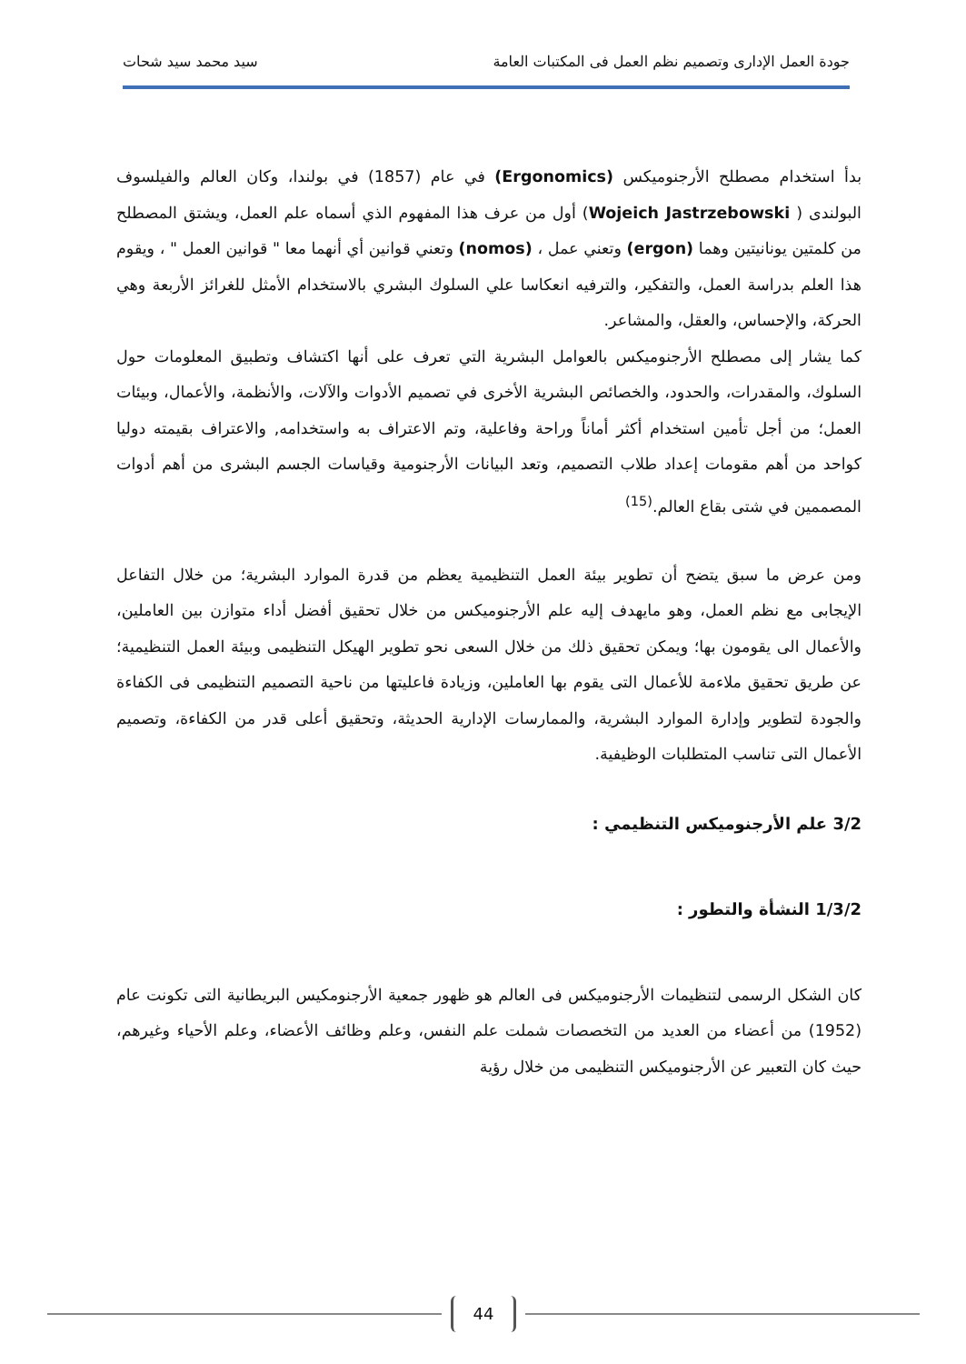جودة العمل الإدارى وتصميم نظم العمل فى المكتبات العامة سيد محمد سيد شحات
بدأ استخدام مصطلح الأرجنوميكس (Ergonomics) في عام (1857) في بولندا، وكان العالم والفيلسوف البولندى ( Wojeich Jastrzebowski) أول من عرف هذا المفهوم الذي أسماه علم العمل، ويشتق المصطلح من كلمتين يونانيتين وهما (ergon) وتعني عمل ، (nomos) وتعني قوانين أي أنهما معا " قوانين العمل " ، ويقوم هذا العلم بدراسة العمل، والتفكير، والترفيه انعكاسا علي السلوك البشري بالاستخدام الأمثل للغرائز الأربعة وهي الحركة، والإحساس، والعقل، والمشاعر.
كما يشار إلى مصطلح الأرجنوميكس بالعوامل البشرية التي تعرف على أنها اكتشاف وتطبيق المعلومات حول السلوك، والمقدرات، والحدود، والخصائص البشرية الأخرى في تصميم الأدوات والآلات، والأنظمة، والأعمال، وبيئات العمل؛ من أجل تأمين استخدام أكثر أماناً وراحة وفاعلية، وتم الاعتراف به واستخدامه, والاعتراف بقيمته دوليا كواحد من أهم مقومات إعداد طلاب التصميم، وتعد البيانات الأرجنومية وقياسات الجسم البشرى من أهم أدوات المصممين في شتى بقاع العالم.<sup>(15)</sup>
ومن عرض ما سبق يتضح أن تطوير بيئة العمل التنظيمية يعظم من قدرة الموارد البشرية؛ من خلال التفاعل الإيجابى مع نظم العمل، وهو مايهدف إليه علم الأرجنوميكس من خلال تحقيق أفضل أداء متوازن بين العاملين، والأعمال الى يقومون بها؛ ويمكن تحقيق ذلك من خلال السعى نحو تطوير الهيكل التنظيمى وبيئة العمل التنظيمية؛ عن طريق تحقيق ملاءمة للأعمال التى يقوم بها العاملين، وزيادة فاعليتها من ناحية التصميم التنظيمى فى الكفاءة والجودة لتطوير وإدارة الموارد البشرية، والممارسات الإدارية الحديثة، وتحقيق أعلى قدر من الكفاءة، وتصميم الأعمال التى تناسب المتطلبات الوظيفية.
3/2 علم الأرجنوميكس التنظيمي :
1/3/2 النشأة والتطور :
كان الشكل الرسمى لتنظيمات الأرجنوميكس فى العالم هو ظهور جمعية الأرجنومكيس البريطانية التى تكونت عام (1952) من أعضاء من العديد من التخصصات شملت علم النفس، وعلم وظائف الأعضاء، وعلم الأحياء وغيرهم، حيث كان التعبير عن الأرجنوميكس التنظيمى من خلال رؤية
44